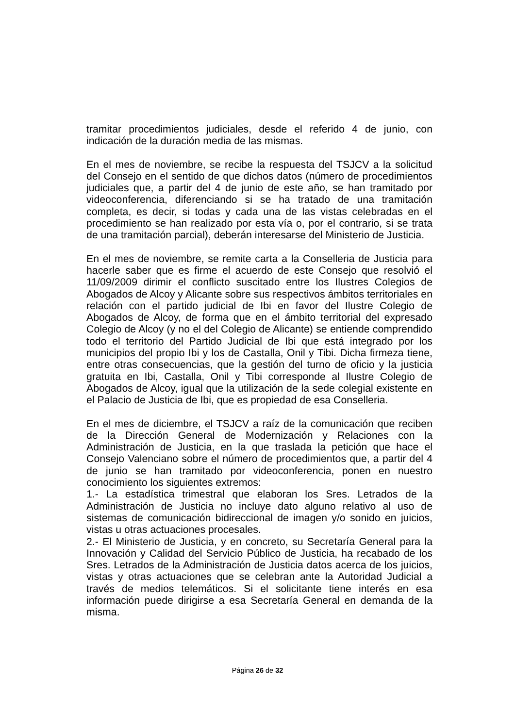tramitar procedimientos judiciales, desde el referido 4 de junio, con indicación de la duración media de las mismas.
En el mes de noviembre, se recibe la respuesta del TSJCV a la solicitud del Consejo en el sentido de que dichos datos (número de procedimientos judiciales que, a partir del 4 de junio de este año, se han tramitado por videoconferencia, diferenciando si se ha tratado de una tramitación completa, es decir, si todas y cada una de las vistas celebradas en el procedimiento se han realizado por esta vía o, por el contrario, si se trata de una tramitación parcial), deberán interesarse del Ministerio de Justicia.
En el mes de noviembre, se remite carta a la Conselleria de Justicia para hacerle saber que es firme el acuerdo de este Consejo que resolvió el 11/09/2009 dirimir el conflicto suscitado entre los Ilustres Colegios de Abogados de Alcoy y Alicante sobre sus respectivos ámbitos territoriales en relación con el partido judicial de Ibi en favor del Ilustre Colegio de Abogados de Alcoy, de forma que en el ámbito territorial del expresado Colegio de Alcoy (y no el del Colegio de Alicante) se entiende comprendido todo el territorio del Partido Judicial de Ibi que está integrado por los municipios del propio Ibi y los de Castalla, Onil y Tibi. Dicha firmeza tiene, entre otras consecuencias, que la gestión del turno de oficio y la justicia gratuita en Ibi, Castalla, Onil y Tibi corresponde al Ilustre Colegio de Abogados de Alcoy, igual que la utilización de la sede colegial existente en el Palacio de Justicia de Ibi, que es propiedad de esa Conselleria.
En el mes de diciembre, el TSJCV a raíz de la comunicación que reciben de la Dirección General de Modernización y Relaciones con la Administración de Justicia, en la que traslada la petición que hace el Consejo Valenciano sobre el número de procedimientos que, a partir del 4 de junio se han tramitado por videoconferencia, ponen en nuestro conocimiento los siguientes extremos:
1.- La estadística trimestral que elaboran los Sres. Letrados de la Administración de Justicia no incluye dato alguno relativo al uso de sistemas de comunicación bidireccional de imagen y/o sonido en juicios, vistas u otras actuaciones procesales.
2.- El Ministerio de Justicia, y en concreto, su Secretaría General para la Innovación y Calidad del Servicio Público de Justicia, ha recabado de los Sres. Letrados de la Administración de Justicia datos acerca de los juicios, vistas y otras actuaciones que se celebran ante la Autoridad Judicial a través de medios telemáticos. Si el solicitante tiene interés en esa información puede dirigirse a esa Secretaría General en demanda de la misma.
Página 26 de 32